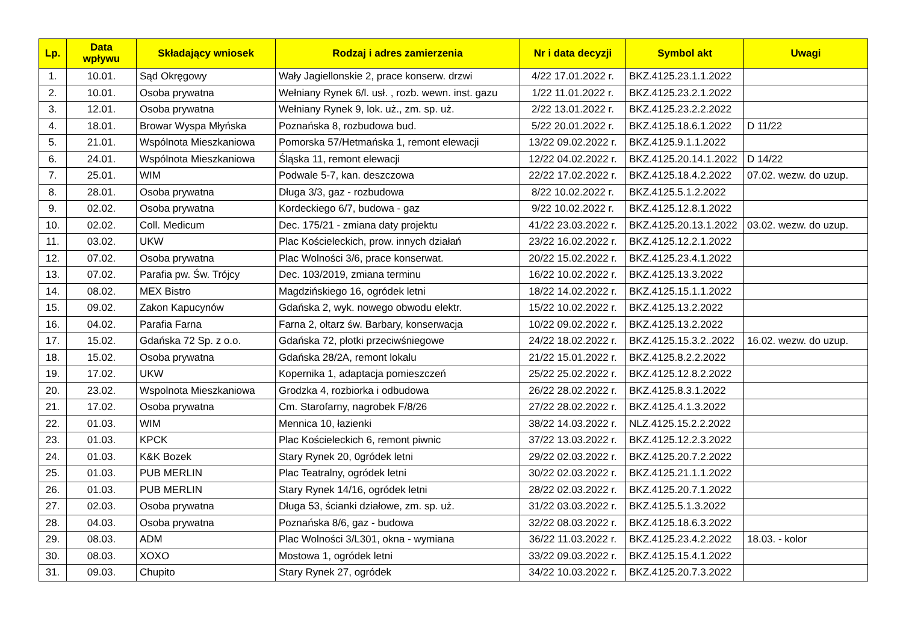| Lp. | Data wpływu | Składający wniosek | Rodzaj i adres zamierzenia | Nr i data decyzji | Symbol akt | Uwagi |
| --- | --- | --- | --- | --- | --- | --- |
| 1. | 10.01. | Sąd Okręgowy | Wały Jagiellonskie 2, prace konserw. drzwi | 4/22 17.01.2022 r. | BKZ.4125.23.1.1.2022 | |
| 2. | 10.01. | Osoba prywatna | Wełniany Rynek 6/l. usł. , rozb. wewn. inst. gazu | 1/22 11.01.2022 r. | BKZ.4125.23.2.1.2022 | |
| 3. | 12.01. | Osoba prywatna | Wełniany Rynek 9, lok. uż., zm. sp. uż. | 2/22 13.01.2022 r. | BKZ.4125.23.2.2.2022 | |
| 4. | 18.01. | Browar Wyspa Młyńska | Poznańska 8, rozbudowa bud. | 5/22 20.01.2022 r. | BKZ.4125.18.6.1.2022 | D 11/22 |
| 5. | 21.01. | Wspólnota Mieszkaniowa | Pomorska 57/Hetmańska 1, remont elewacji | 13/22 09.02.2022 r. | BKZ.4125.9.1.1.2022 | |
| 6. | 24.01. | Wspólnota Mieszkaniowa | Śląska 11, remont elewacji | 12/22 04.02.2022 r. | BKZ.4125.20.14.1.2022 | D 14/22 |
| 7. | 25.01. | WIM | Podwale 5-7, kan. deszczowa | 22/22 17.02.2022 r. | BKZ.4125.18.4.2.2022 | 07.02. wezw. do uzup. |
| 8. | 28.01. | Osoba prywatna | Długa 3/3, gaz - rozbudowa | 8/22 10.02.2022 r. | BKZ.4125.5.1.2.2022 | |
| 9. | 02.02. | Osoba prywatna | Kordeckiego 6/7, budowa - gaz | 9/22 10.02.2022 r. | BKZ.4125.12.8.1.2022 | |
| 10. | 02.02. | Coll. Medicum | Dec. 175/21 - zmiana daty projektu | 41/22 23.03.2022 r. | BKZ.4125.20.13.1.2022 | 03.02. wezw. do uzup. |
| 11. | 03.02. | UKW | Plac Kościeleckich, prow. innych działań | 23/22 16.02.2022 r. | BKZ.4125.12.2.1.2022 | |
| 12. | 07.02. | Osoba prywatna | Plac Wolności 3/6, prace konserwat. | 20/22 15.02.2022 r. | BKZ.4125.23.4.1.2022 | |
| 13. | 07.02. | Parafia pw. Św. Trójcy | Dec. 103/2019, zmiana terminu | 16/22 10.02.2022 r. | BKZ.4125.13.3.2022 | |
| 14. | 08.02. | MEX Bistro | Magdzińskiego 16, ogródek letni | 18/22 14.02.2022 r. | BKZ.4125.15.1.1.2022 | |
| 15. | 09.02. | Zakon Kapucynów | Gdańska 2, wyk. nowego obwodu elektr. | 15/22 10.02.2022 r. | BKZ.4125.13.2.2022 | |
| 16. | 04.02. | Parafia Farna | Farna 2, ołtarz św. Barbary, konserwacja | 10/22 09.02.2022 r. | BKZ.4125.13.2.2022 | |
| 17. | 15.02. | Gdańska 72 Sp. z o.o. | Gdańska 72, płotki przeciwśniegowe | 24/22 18.02.2022 r. | BKZ.4125.15.3.2..2022 | 16.02. wezw. do uzup. |
| 18. | 15.02. | Osoba prywatna | Gdańska 28/2A, remont lokalu | 21/22 15.01.2022 r. | BKZ.4125.8.2.2.2022 | |
| 19. | 17.02. | UKW | Kopernika 1, adaptacja pomieszczeń | 25/22 25.02.2022 r. | BKZ.4125.12.8.2.2022 | |
| 20. | 23.02. | Wspolnota Mieszkaniowa | Grodzka 4, rozbiorka i odbudowa | 26/22 28.02.2022 r. | BKZ.4125.8.3.1.2022 | |
| 21. | 17.02. | Osoba prywatna | Cm. Starofarny, nagrobek F/8/26 | 27/22 28.02.2022 r. | BKZ.4125.4.1.3.2022 | |
| 22. | 01.03. | WIM | Mennica 10, łazienki | 38/22 14.03.2022 r. | NLZ.4125.15.2.2.2022 | |
| 23. | 01.03. | KPCK | Plac Kościeleckich 6, remont piwnic | 37/22 13.03.2022 r. | BKZ.4125.12.2.3.2022 | |
| 24. | 01.03. | K&K Bozek | Stary Rynek 20, 0gródek letni | 29/22 02.03.2022 r. | BKZ.4125.20.7.2.2022 | |
| 25. | 01.03. | PUB MERLIN | Plac Teatralny, ogródek letni | 30/22 02.03.2022 r. | BKZ.4125.21.1.1.2022 | |
| 26. | 01.03. | PUB MERLIN | Stary Rynek 14/16, ogródek letni | 28/22 02.03.2022 r. | BKZ.4125.20.7.1.2022 | |
| 27. | 02.03. | Osoba prywatna | Długa 53, ścianki działowe, zm. sp. uż. | 31/22 03.03.2022 r. | BKZ.4125.5.1.3.2022 | |
| 28. | 04.03. | Osoba prywatna | Poznańska 8/6, gaz - budowa | 32/22 08.03.2022 r. | BKZ.4125.18.6.3.2022 | |
| 29. | 08.03. | ADM | Plac Wolności 3/L301, okna - wymiana | 36/22 11.03.2022 r. | BKZ.4125.23.4.2.2022 | 18.03. - kolor |
| 30. | 08.03. | XOXO | Mostowa 1, ogródek letni | 33/22 09.03.2022 r. | BKZ.4125.15.4.1.2022 | |
| 31. | 09.03. | Chupito | Stary Rynek 27, ogródek | 34/22 10.03.2022 r. | BKZ.4125.20.7.3.2022 | |